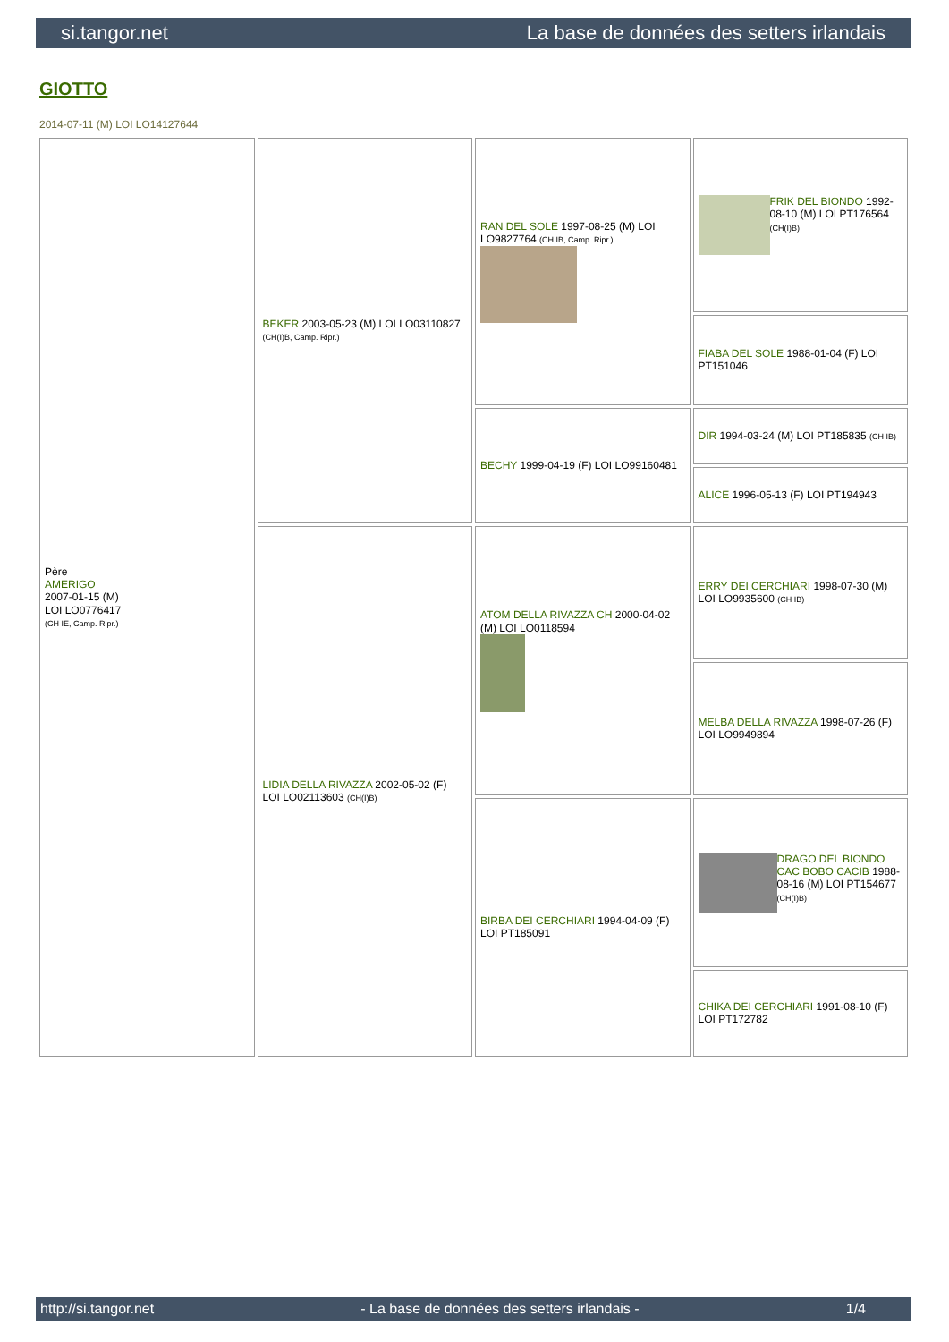si.tangor.net La base de données des setters irlandais
GIOTTO
2014-07-11 (M) LOI LO14127644
| Père AMERIGO 2007-01-15 (M) LOI LO0776417 (CH IE, Camp. Ripr.) | BEKER 2003-05-23 (M) LOI LO03110827 (CH(I)B, Camp. Ripr.) | RAN DEL SOLE 1997-08-25 (M) LOI LO9827764 (CH IB, Camp. Ripr.) | FRIK DEL BIONDO 1992-08-10 (M) LOI PT176564 (CH(I)B) |
| | | | FIABA DEL SOLE 1988-01-04 (F) LOI PT151046 |
| | | BECHY 1999-04-19 (F) LOI LO99160481 | DIR 1994-03-24 (M) LOI PT185835 (CH IB) |
| | | | ALICE 1996-05-13 (F) LOI PT194943 |
| | LIDIA DELLA RIVAZZA 2002-05-02 (F) LOI LO02113603 (CH(I)B) | ATOM DELLA RIVAZZA CH 2000-04-02 (M) LOI LO0118594 | ERRY DEI CERCHIARI 1998-07-30 (M) LOI LO9935600 (CH IB) |
| | | | MELBA DELLA RIVAZZA 1998-07-26 (F) LOI LO9949894 |
| | | BIRBA DEI CERCHIARI 1994-04-09 (F) LOI PT185091 | DRAGO DEL BIONDO CAC BOBO CACIB 1988-08-16 (M) LOI PT154677 (CH(I)B) |
| | | | CHIKA DEI CERCHIARI 1991-08-10 (F) LOI PT172782 |
http://si.tangor.net - La base de données des setters irlandais - 1/4